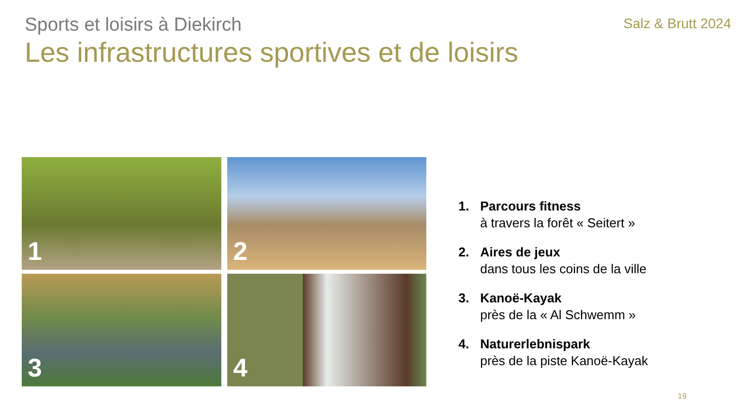Sports et loisirs à Diekirch
Salz & Brutt 2024
Les infrastructures sportives et de loisirs
1
2
3
4
1. Parcours fitness
à travers la forêt « Seitert »
2. Aires de jeux
dans tous les coins de la ville
3. Kanoë-Kayak
près de la « Al Schwemm »
4. Naturerlebnispark
près de la piste Kanoë-Kayak
19